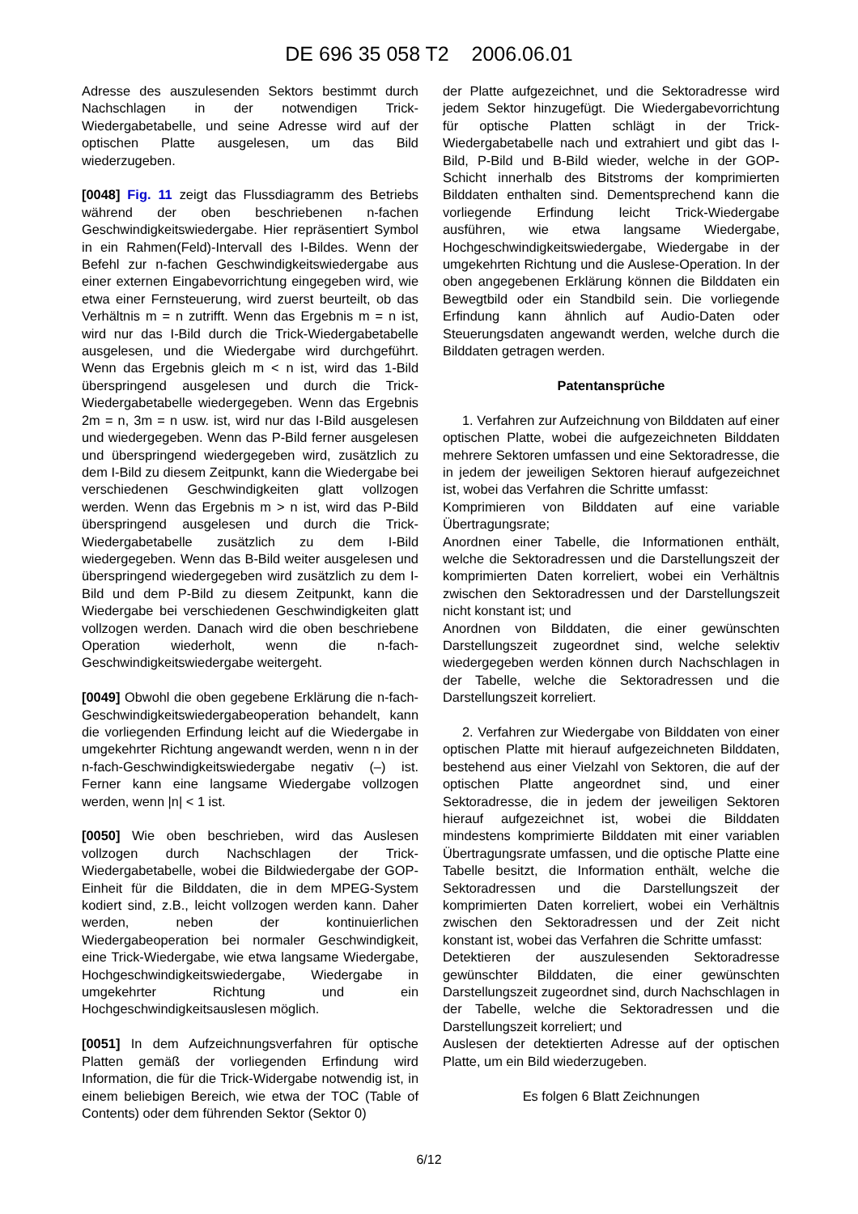DE 696 35 058 T2 2006.06.01
Adresse des auszulesenden Sektors bestimmt durch Nachschlagen in der notwendigen Trick-Wiedergabetabelle, und seine Adresse wird auf der optischen Platte ausgelesen, um das Bild wiederzugeben.
[0048] Fig. 11 zeigt das Flussdiagramm des Betriebs während der oben beschriebenen n-fachen Geschwindigkeitswiedergabe. Hier repräsentiert Symbol in ein Rahmen(Feld)-Intervall des I-Bildes. Wenn der Befehl zur n-fachen Geschwindigkeitswiedergabe aus einer externen Eingabevorrichtung eingegeben wird, wie etwa einer Fernsteuerung, wird zuerst beurteilt, ob das Verhältnis m = n zutrifft. Wenn das Ergebnis m = n ist, wird nur das I-Bild durch die Trick-Wiedergabetabelle ausgelesen, und die Wiedergabe wird durchgeführt. Wenn das Ergebnis gleich m < n ist, wird das 1-Bild überspringend ausgelesen und durch die Trick-Wiedergabetabelle wiedergegeben. Wenn das Ergebnis 2m = n, 3m = n usw. ist, wird nur das I-Bild ausgelesen und wiedergegeben. Wenn das P-Bild ferner ausgelesen und überspringend wiedergegeben wird, zusätzlich zu dem I-Bild zu diesem Zeitpunkt, kann die Wiedergabe bei verschiedenen Geschwindigkeiten glatt vollzogen werden. Wenn das Ergebnis m > n ist, wird das P-Bild überspringend ausgelesen und durch die Trick-Wiedergabetabelle zusätzlich zu dem I-Bild wiedergegeben. Wenn das B-Bild weiter ausgelesen und überspringend wiedergegeben wird zusätzlich zu dem I-Bild und dem P-Bild zu diesem Zeitpunkt, kann die Wiedergabe bei verschiedenen Geschwindigkeiten glatt vollzogen werden. Danach wird die oben beschriebene Operation wiederholt, wenn die n-fach-Geschwindigkeitswiedergabe weitergeht.
[0049] Obwohl die oben gegebene Erklärung die n-fach-Geschwindigkeitswiedergabeoperation behandelt, kann die vorliegenden Erfindung leicht auf die Wiedergabe in umgekehrter Richtung angewandt werden, wenn n in der n-fach-Geschwindigkeitswiedergabe negativ (–) ist. Ferner kann eine langsame Wiedergabe vollzogen werden, wenn |n| < 1 ist.
[0050] Wie oben beschrieben, wird das Auslesen vollzogen durch Nachschlagen der Trick-Wiedergabetabelle, wobei die Bildwiedergabe der GOP-Einheit für die Bilddaten, die in dem MPEG-System kodiert sind, z.B., leicht vollzogen werden kann. Daher werden, neben der kontinuierlichen Wiedergabeoperation bei normaler Geschwindigkeit, eine Trick-Wiedergabe, wie etwa langsame Wiedergabe, Hochgeschwindigkeitswiedergabe, Wiedergabe in umgekehrter Richtung und ein Hochgeschwindigkeitsauslesen möglich.
[0051] In dem Aufzeichnungsverfahren für optische Platten gemäß der vorliegenden Erfindung wird Information, die für die Trick-Widergabe notwendig ist, in einem beliebigen Bereich, wie etwa der TOC (Table of Contents) oder dem führenden Sektor (Sektor 0)
der Platte aufgezeichnet, und die Sektoradresse wird jedem Sektor hinzugefügt. Die Wiedergabevorrichtung für optische Platten schlägt in der Trick-Wiedergabetabelle nach und extrahiert und gibt das I-Bild, P-Bild und B-Bild wieder, welche in der GOP-Schicht innerhalb des Bitstroms der komprimierten Bilddaten enthalten sind. Dementsprechend kann die vorliegende Erfindung leicht Trick-Wiedergabe ausführen, wie etwa langsame Wiedergabe, Hochgeschwindigkeitswiedergabe, Wiedergabe in der umgekehrten Richtung und die Auslese-Operation. In der oben angegebenen Erklärung können die Bilddaten ein Bewegtbild oder ein Standbild sein. Die vorliegende Erfindung kann ähnlich auf Audio-Daten oder Steuerungsdaten angewandt werden, welche durch die Bilddaten getragen werden.
Patentansprüche
1. Verfahren zur Aufzeichnung von Bilddaten auf einer optischen Platte, wobei die aufgezeichneten Bilddaten mehrere Sektoren umfassen und eine Sektoradresse, die in jedem der jeweiligen Sektoren hierauf aufgezeichnet ist, wobei das Verfahren die Schritte umfasst:
Komprimieren von Bilddaten auf eine variable Übertragungsrate;
Anordnen einer Tabelle, die Informationen enthält, welche die Sektoradressen und die Darstellungszeit der komprimierten Daten korreliert, wobei ein Verhältnis zwischen den Sektoradressen und der Darstellungszeit nicht konstant ist; und
Anordnen von Bilddaten, die einer gewünschten Darstellungszeit zugeordnet sind, welche selektiv wiedergegeben werden können durch Nachschlagen in der Tabelle, welche die Sektoradressen und die Darstellungszeit korreliert.
2. Verfahren zur Wiedergabe von Bilddaten von einer optischen Platte mit hierauf aufgezeichneten Bilddaten, bestehend aus einer Vielzahl von Sektoren, die auf der optischen Platte angeordnet sind, und einer Sektoradresse, die in jedem der jeweiligen Sektoren hierauf aufgezeichnet ist, wobei die Bilddaten mindestens komprimierte Bilddaten mit einer variablen Übertragungsrate umfassen, und die optische Platte eine Tabelle besitzt, die Information enthält, welche die Sektoradressen und die Darstellungszeit der komprimierten Daten korreliert, wobei ein Verhältnis zwischen den Sektoradressen und der Zeit nicht konstant ist, wobei das Verfahren die Schritte umfasst:
Detektieren der auszulesenden Sektoradresse gewünschter Bilddaten, die einer gewünschten Darstellungszeit zugeordnet sind, durch Nachschlagen in der Tabelle, welche die Sektoradressen und die Darstellungszeit korreliert; und
Auslesen der detektierten Adresse auf der optischen Platte, um ein Bild wiederzugeben.
Es folgen 6 Blatt Zeichnungen
6/12